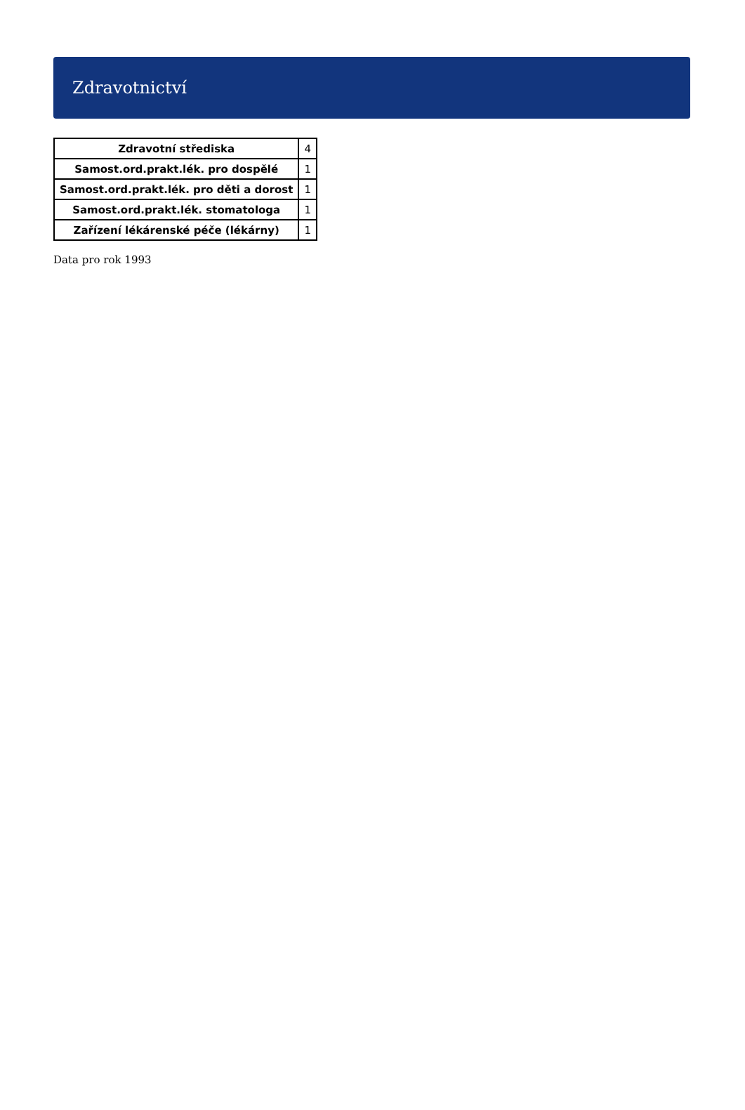Zdravotnictví
| Zdravotní střediska | 4 |
| Samost.ord.prakt.lék. pro dospělé | 1 |
| Samost.ord.prakt.lék. pro děti a dorost | 1 |
| Samost.ord.prakt.lék. stomatologa | 1 |
| Zařízení lékárenské péče (lékárny) | 1 |
Data pro rok 1993